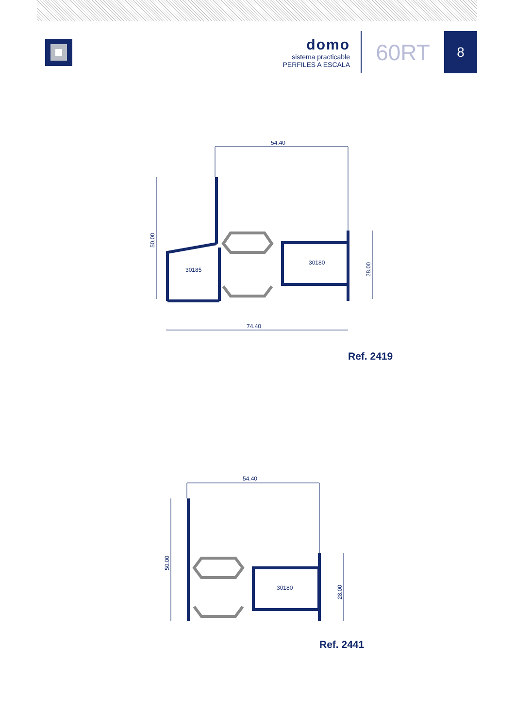domo
sistema practicable
PERFILES A ESCALA
60RT
8
54.40
50.00
28.00
74.40
30185
30180
Ref. 2419
54.40
50.00
28.00
30180
Ref. 2441